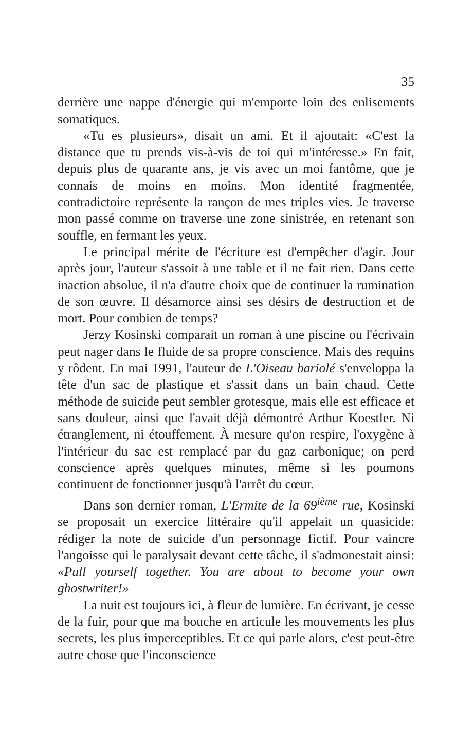35
derrière une nappe d'énergie qui m'emporte loin des enlisements somatiques.
«Tu es plusieurs», disait un ami. Et il ajoutait: «C'est la distance que tu prends vis-à-vis de toi qui m'intéresse.» En fait, depuis plus de quarante ans, je vis avec un moi fantôme, que je connais de moins en moins. Mon identité fragmentée, contradictoire représente la rançon de mes triples vies. Je traverse mon passé comme on traverse une zone sinistrée, en retenant son souffle, en fermant les yeux.
Le principal mérite de l'écriture est d'empêcher d'agir. Jour après jour, l'auteur s'assoit à une table et il ne fait rien. Dans cette inaction absolue, il n'a d'autre choix que de continuer la rumination de son œuvre. Il désamorce ainsi ses désirs de destruction et de mort. Pour combien de temps?
Jerzy Kosinski comparait un roman à une piscine ou l'écrivain peut nager dans le fluide de sa propre conscience. Mais des requins y rôdent. En mai 1991, l'auteur de L'Oiseau bariolé s'enveloppa la tête d'un sac de plastique et s'assit dans un bain chaud. Cette méthode de suicide peut sembler grotesque, mais elle est efficace et sans douleur, ainsi que l'avait déjà démontré Arthur Koestler. Ni étranglement, ni étouffement. À mesure qu'on respire, l'oxygène à l'intérieur du sac est remplacé par du gaz carbonique; on perd conscience après quelques minutes, même si les poumons continuent de fonctionner jusqu'à l'arrêt du cœur.
Dans son dernier roman, L'Ermite de la 69<sup>ième</sup> rue, Kosinski se proposait un exercice littéraire qu'il appelait un quasicide: rédiger la note de suicide d'un personnage fictif. Pour vaincre l'angoisse qui le paralysait devant cette tâche, il s'admonestait ainsi: «Pull yourself together. You are about to become your own ghostwriter!»
La nuit est toujours ici, à fleur de lumière. En écrivant, je cesse de la fuir, pour que ma bouche en articule les mouvements les plus secrets, les plus imperceptibles. Et ce qui parle alors, c'est peut-être autre chose que l'inconscience